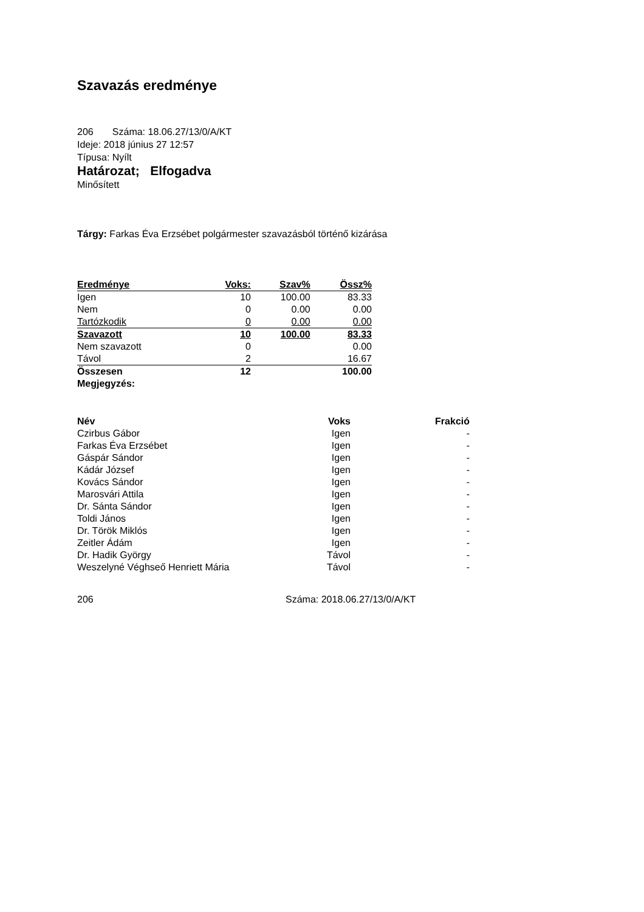Szavazás eredménye
206 Száma: 18.06.27/13/0/A/KT
Ideje: 2018 június 27 12:57
Típusa: Nyílt
Határozat; Elfogadva
Minősített
Tárgy: Farkas Éva Erzsébet polgármester szavazásból történő kizárása
| Eredménye | Voks: | Szav% | Össz% |
| --- | --- | --- | --- |
| Igen | 10 | 100.00 | 83.33 |
| Nem | 0 | 0.00 | 0.00 |
| Tartózkodik | 0 | 0.00 | 0.00 |
| Szavazott | 10 | 100.00 | 83.33 |
| Nem szavazott | 0 | | 0.00 |
| Távol | 2 | | 16.67 |
| Összesen | 12 | | 100.00 |
| Megjegyzés: | | | |
| Név | Voks | Frakció |
| --- | --- | --- |
| Czirbus Gábor | Igen | - |
| Farkas Éva Erzsébet | Igen | - |
| Gáspár Sándor | Igen | - |
| Kádár József | Igen | - |
| Kovács Sándor | Igen | - |
| Marosvári Attila | Igen | - |
| Dr. Sánta Sándor | Igen | - |
| Toldi János | Igen | - |
| Dr. Török Miklós | Igen | - |
| Zeitler Ádám | Igen | - |
| Dr. Hadik György | Távol | - |
| Weszelyné Véghseő Henriett Mária | Távol | - |
206 Száma: 2018.06.27/13/0/A/KT